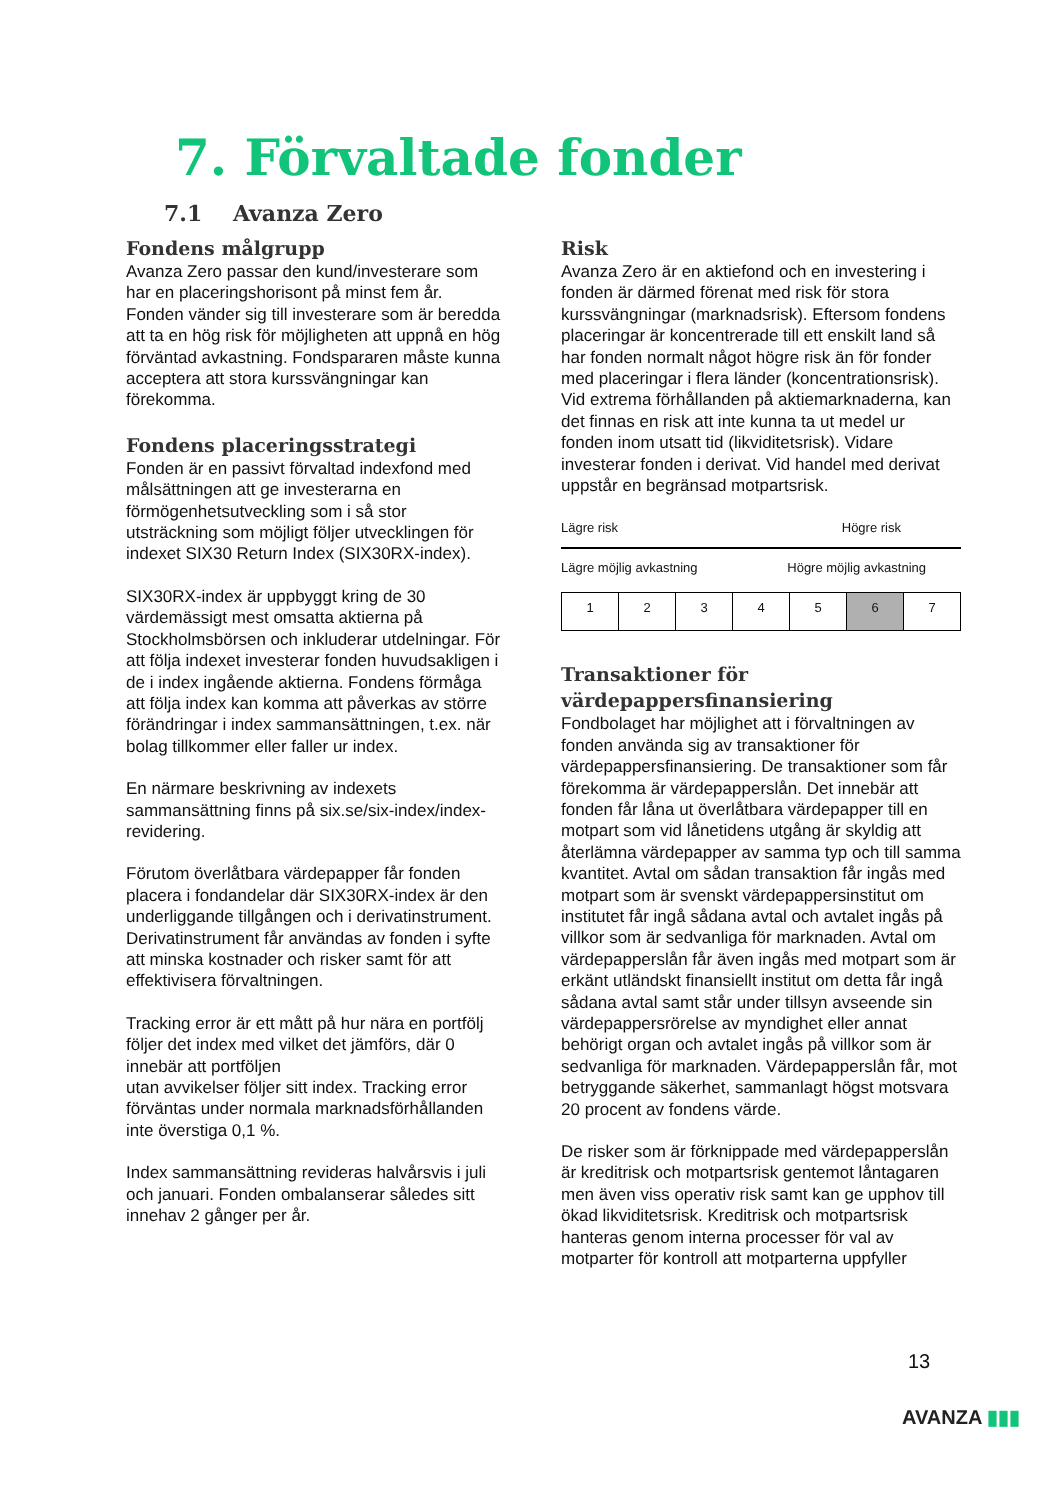7. Förvaltade fonder
7.1 Avanza Zero
Fondens målgrupp
Avanza Zero passar den kund/investerare som har en placeringshorisont på minst fem år. Fonden vänder sig till investerare som är beredda att ta en hög risk för möjligheten att uppnå en hög förväntad avkastning. Fondspararen måste kunna acceptera att stora kurssvängningar kan förekomma.
Fondens placeringsstrategi
Fonden är en passivt förvaltad indexfond med målsättningen att ge investerarna en förmögenhetsutveckling som i så stor utsträckning som möjligt följer utvecklingen för indexet SIX30 Return Index (SIX30RX-index).
SIX30RX-index är uppbyggt kring de 30 värdemässigt mest omsatta aktierna på Stockholmsbörsen och inkluderar utdelningar. För att följa indexet investerar fonden huvudsakligen i de i index ingående aktierna. Fondens förmåga att följa index kan komma att påverkas av större förändringar i index sammansättningen, t.ex. när bolag tillkommer eller faller ur index.
En närmare beskrivning av indexets sammansättning finns på six.se/six-index/index-revidering.
Förutom överlåtbara värdepapper får fonden placera i fondandelar där SIX30RX-index är den underliggande tillgången och i derivatinstrument. Derivatinstrument får användas av fonden i syfte att minska kostnader och risker samt för att effektivisera förvaltningen.
Tracking error är ett mått på hur nära en portfölj följer det index med vilket det jämförs, där 0 innebär att portföljen
utan avvikelser följer sitt index. Tracking error förväntas under normala marknadsförhållanden inte överstiga 0,1 %.
Index sammansättning revideras halvårsvis i juli och januari. Fonden ombalanserar således sitt innehav 2 gånger per år.
Risk
Avanza Zero är en aktiefond och en investering i fonden är därmed förenat med risk för stora kurssvängningar (marknadsrisk). Eftersom fondens placeringar är koncentrerade till ett enskilt land så har fonden normalt något högre risk än för fonder med placeringar i flera länder (koncentrationsrisk). Vid extrema förhållanden på aktiemarknaderna, kan det finnas en risk att inte kunna ta ut medel ur fonden inom utsatt tid (likviditetsrisk). Vidare investerar fonden i derivat. Vid handel med derivat uppstår en begränsad motpartsrisk.
Lägre risk Högre risk
Lägre möjlig avkastning Högre möjlig avkastning
| 1 | 2 | 3 | 4 | 5 | 6 | 7 |
Transaktioner för värdepappersfinansiering
Fondbolaget har möjlighet att i förvaltningen av fonden använda sig av transaktioner för värdepappersfinansiering. De transaktioner som får förekomma är värdepapperslån. Det innebär att fonden får låna ut överlåtbara värdepapper till en motpart som vid lånetidens utgång är skyldig att återlämna värdepapper av samma typ och till samma kvantitet. Avtal om sådan transaktion får ingås med motpart som är svenskt värdepappersinstitut om institutet får ingå sådana avtal och avtalet ingås på villkor som är sedvanliga för marknaden. Avtal om värdepapperslån får även ingås med motpart som är erkänt utländskt finansiellt institut om detta får ingå sådana avtal samt står under tillsyn avseende sin värdepappersrörelse av myndighet eller annat behörigt organ och avtalet ingås på villkor som är sedvanliga för marknaden. Värdepapperslån får, mot betryggande säkerhet, sammanlagt högst motsvara 20 procent av fondens värde.
De risker som är förknippade med värdepapperslån är kreditrisk och motpartsrisk gentemot låntagaren men även viss operativ risk samt kan ge upphov till ökad likviditetsrisk. Kreditrisk och motpartsrisk hanteras genom interna processer för val av motparter för kontroll att motparterna uppfyller
13
AVANZA ▮▮▮